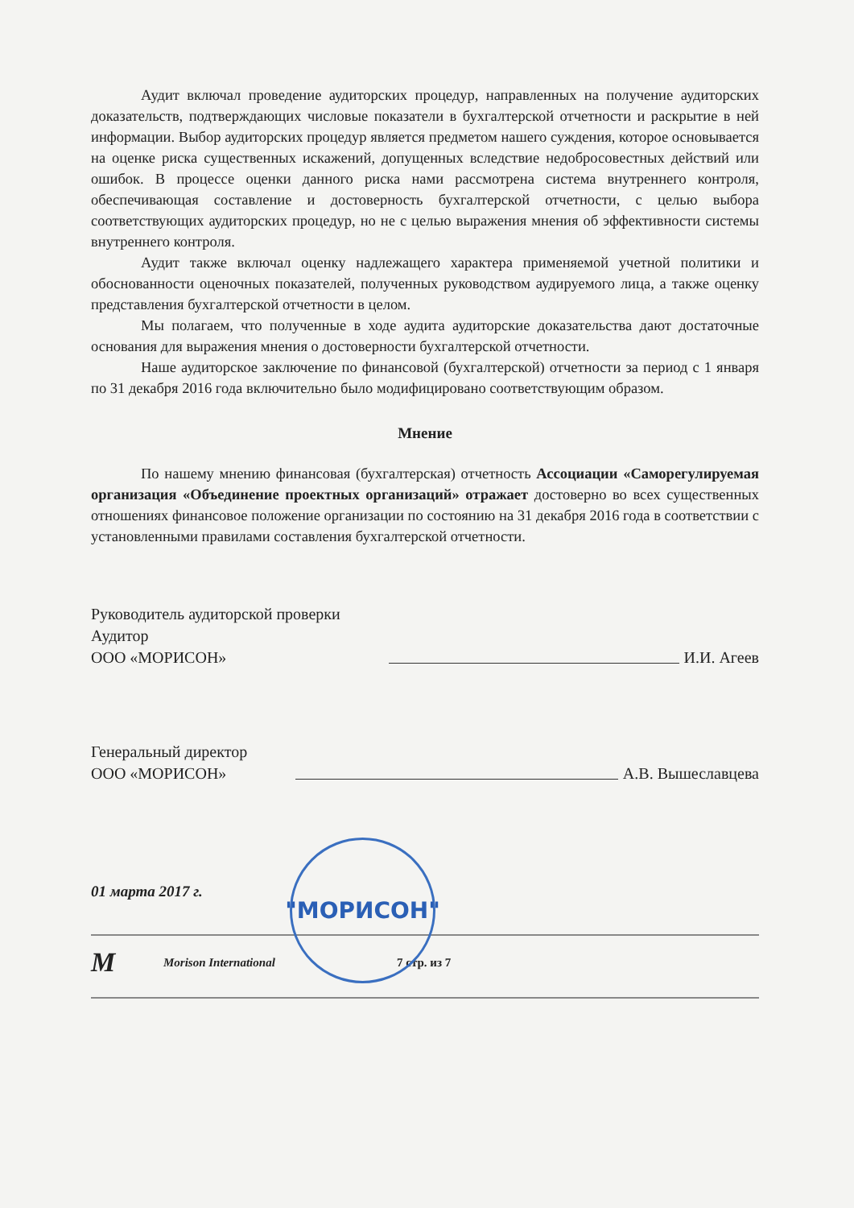Аудит включал проведение аудиторских процедур, направленных на получение аудиторских доказательств, подтверждающих числовые показатели в бухгалтерской отчетности и раскрытие в ней информации. Выбор аудиторских процедур является предметом нашего суждения, которое основывается на оценке риска существенных искажений, допущенных вследствие недобросовестных действий или ошибок. В процессе оценки данного риска нами рассмотрена система внутреннего контроля, обеспечивающая составление и достоверность бухгалтерской отчетности, с целью выбора соответствующих аудиторских процедур, но не с целью выражения мнения об эффективности системы внутреннего контроля.
Аудит также включал оценку надлежащего характера применяемой учетной политики и обоснованности оценочных показателей, полученных руководством аудируемого лица, а также оценку представления бухгалтерской отчетности в целом.
Мы полагаем, что полученные в ходе аудита аудиторские доказательства дают достаточные основания для выражения мнения о достоверности бухгалтерской отчетности.
Наше аудиторское заключение по финансовой (бухгалтерской) отчетности за период с 1 января по 31 декабря 2016 года включительно было модифицировано соответствующим образом.
Мнение
По нашему мнению финансовая (бухгалтерская) отчетность Ассоциации «Саморегулируемая организация «Объединение проектных организаций» отражает достоверно во всех существенных отношениях финансовое положение организации по состоянию на 31 декабря 2016 года в соответствии с установленными правилами составления бухгалтерской отчетности.
Руководитель аудиторской проверки
Аудитор
ООО «МОРИСОН»
И.И. Агеев
Генеральный директор
ООО «МОРИСОН»
А.В. Вышеславцева
01 марта 2017 г.
M Morison International 7 стр. из 7
"МОРИСОН"